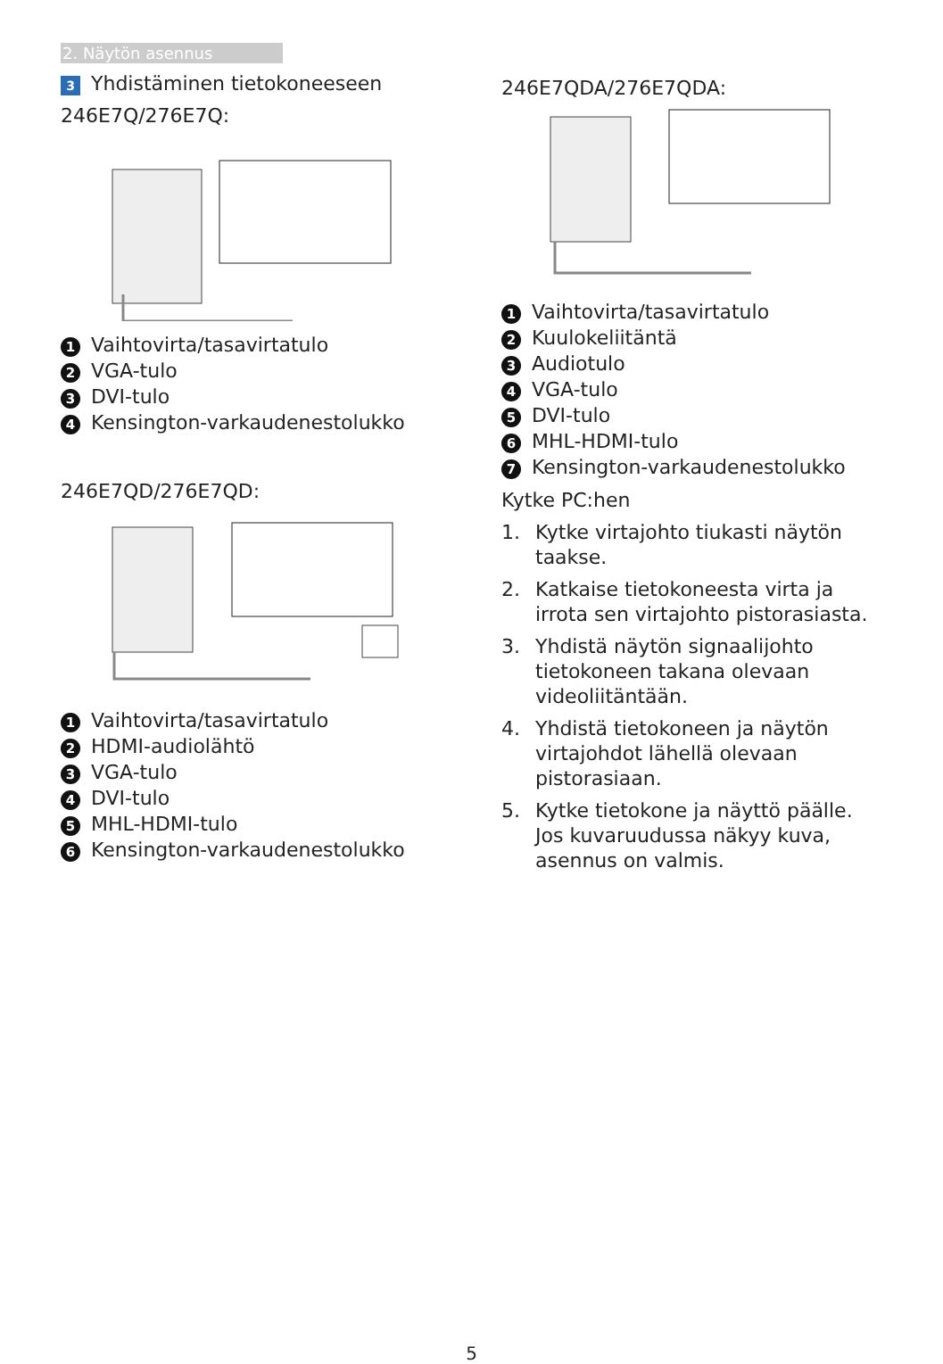2. Näytön asennus
3 Yhdistäminen tietokoneeseen
246E7Q/276E7Q:
1 Vaihtovirta/tasavirtatulo
2 VGA-tulo
3 DVI-tulo
4 Kensington-varkaudenestolukko
246E7QD/276E7QD:
1 Vaihtovirta/tasavirtatulo
2 HDMI-audiolähtö
3 VGA-tulo
4 DVI-tulo
5 MHL-HDMI-tulo
6 Kensington-varkaudenestolukko
246E7QDA/276E7QDA:
1 Vaihtovirta/tasavirtatulo
2 Kuulokeliitäntä
3 Audiotulo
4 VGA-tulo
5 DVI-tulo
6 MHL-HDMI-tulo
7 Kensington-varkaudenestolukko
Kytke PC:hen
1. Kytke virtajohto tiukasti näytön taakse.
2. Katkaise tietokoneesta virta ja irrota sen virtajohto pistorasiasta.
3. Yhdistä näytön signaalijohto tietokoneen takana olevaan videoliitäntään.
4. Yhdistä tietokoneen ja näytön virtajohdot lähellä olevaan pistorasiaan.
5. Kytke tietokone ja näyttö päälle. Jos kuvaruudussa näkyy kuva, asennus on valmis.
5